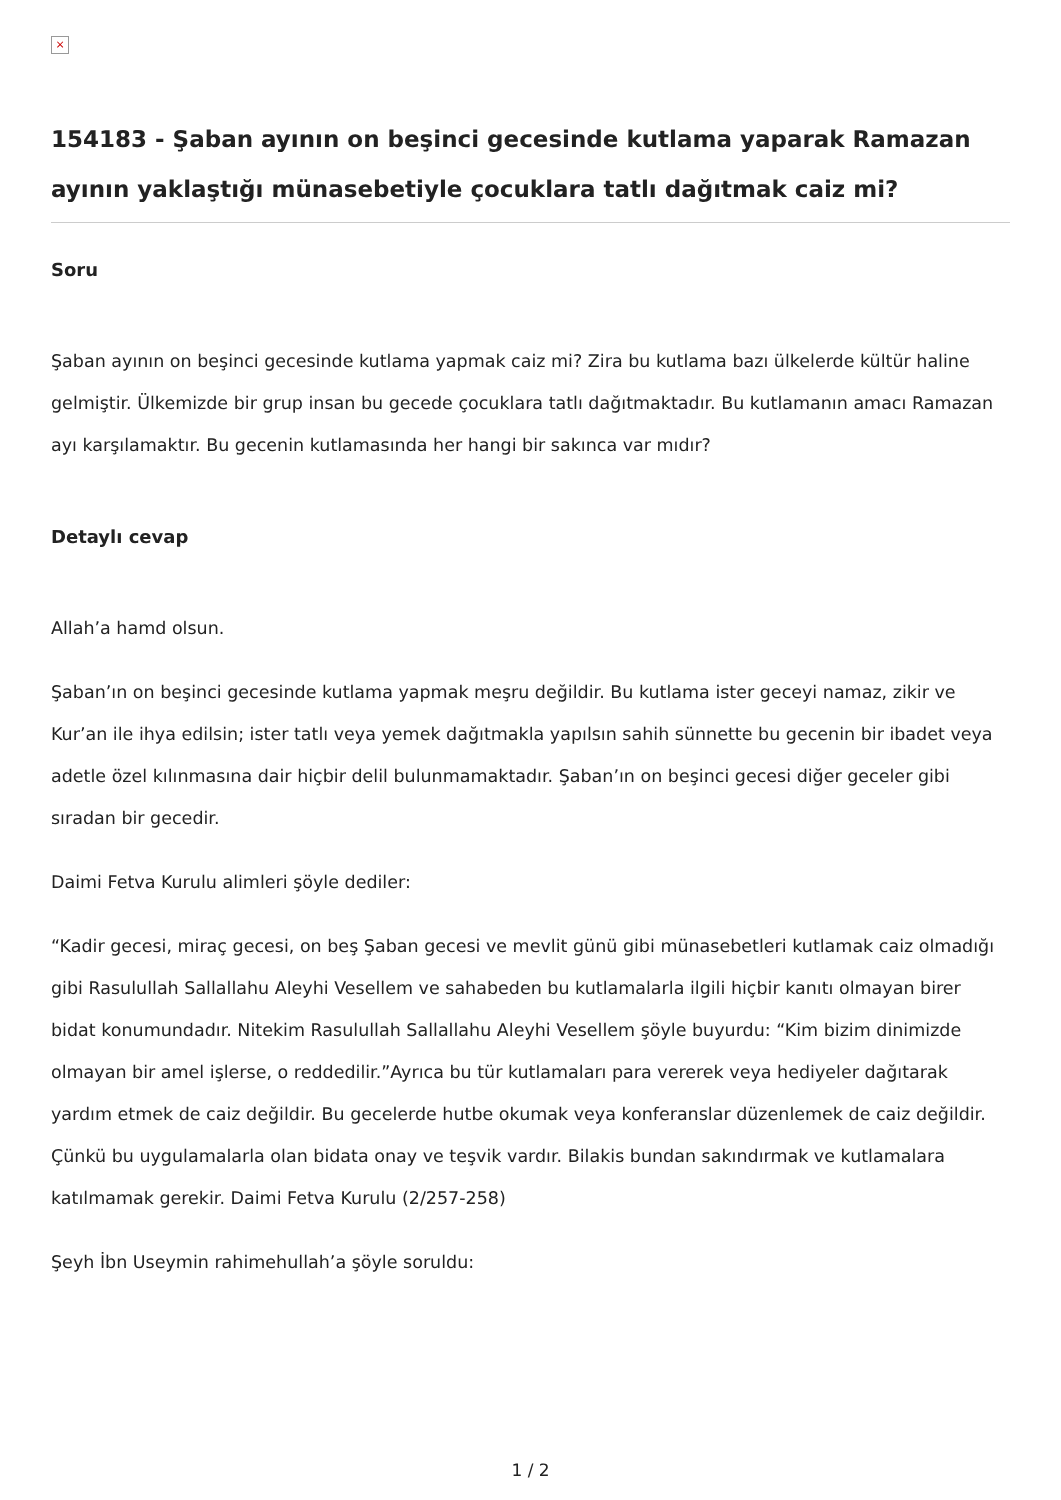×
154183 - Şaban ayının on beşinci gecesinde kutlama yaparak Ramazan ayının yaklaştığı münasebetiyle çocuklara tatlı dağıtmak caiz mi?
Soru
Şaban ayının on beşinci gecesinde kutlama yapmak caiz mi? Zira bu kutlama bazı ülkelerde kültür haline gelmiştir. Ülkemizde bir grup insan bu gecede çocuklara tatlı dağıtmaktadır. Bu kutlamanın amacı Ramazan ayı karşılamaktır. Bu gecenin kutlamasında her hangi bir sakınca var mıdır?
Detaylı cevap
Allah’a hamd olsun.
Şaban’ın on beşinci gecesinde kutlama yapmak meşru değildir. Bu kutlama ister geceyi namaz, zikir ve Kur’an ile ihya edilsin; ister tatlı veya yemek dağıtmakla yapılsın sahih sünnette bu gecenin bir ibadet veya adetle özel kılınmasına dair hiçbir delil bulunmamaktadır. Şaban’ın on beşinci gecesi diğer geceler gibi sıradan bir gecedir.
Daimi Fetva Kurulu alimleri şöyle dediler:
“Kadir gecesi, miraç gecesi, on beş Şaban gecesi ve mevlit günü gibi münasebetleri kutlamak caiz olmadığı gibi Rasulullah Sallallahu Aleyhi Vesellem ve sahabeden bu kutlamalarla ilgili hiçbir kanıtı olmayan birer bidat konumundadır. Nitekim Rasulullah Sallallahu Aleyhi Vesellem şöyle buyurdu: “Kim bizim dinimizde olmayan bir amel işlerse, o reddedilir.”Ayrıca bu tür kutlamaları para vererek veya hediyeler dağıtarak yardım etmek de caiz değildir. Bu gecelerde hutbe okumak veya konferanslar düzenlemek de caiz değildir. Çünkü bu uygulamalarla olan bidata onay ve teşvik vardır. Bilakis bundan sakındırmak ve kutlamalara katılmamak gerekir. Daimi Fetva Kurulu (2/257-258)
Şeyh İbn Useymin rahimehullah’a şöyle soruldu:
1 / 2